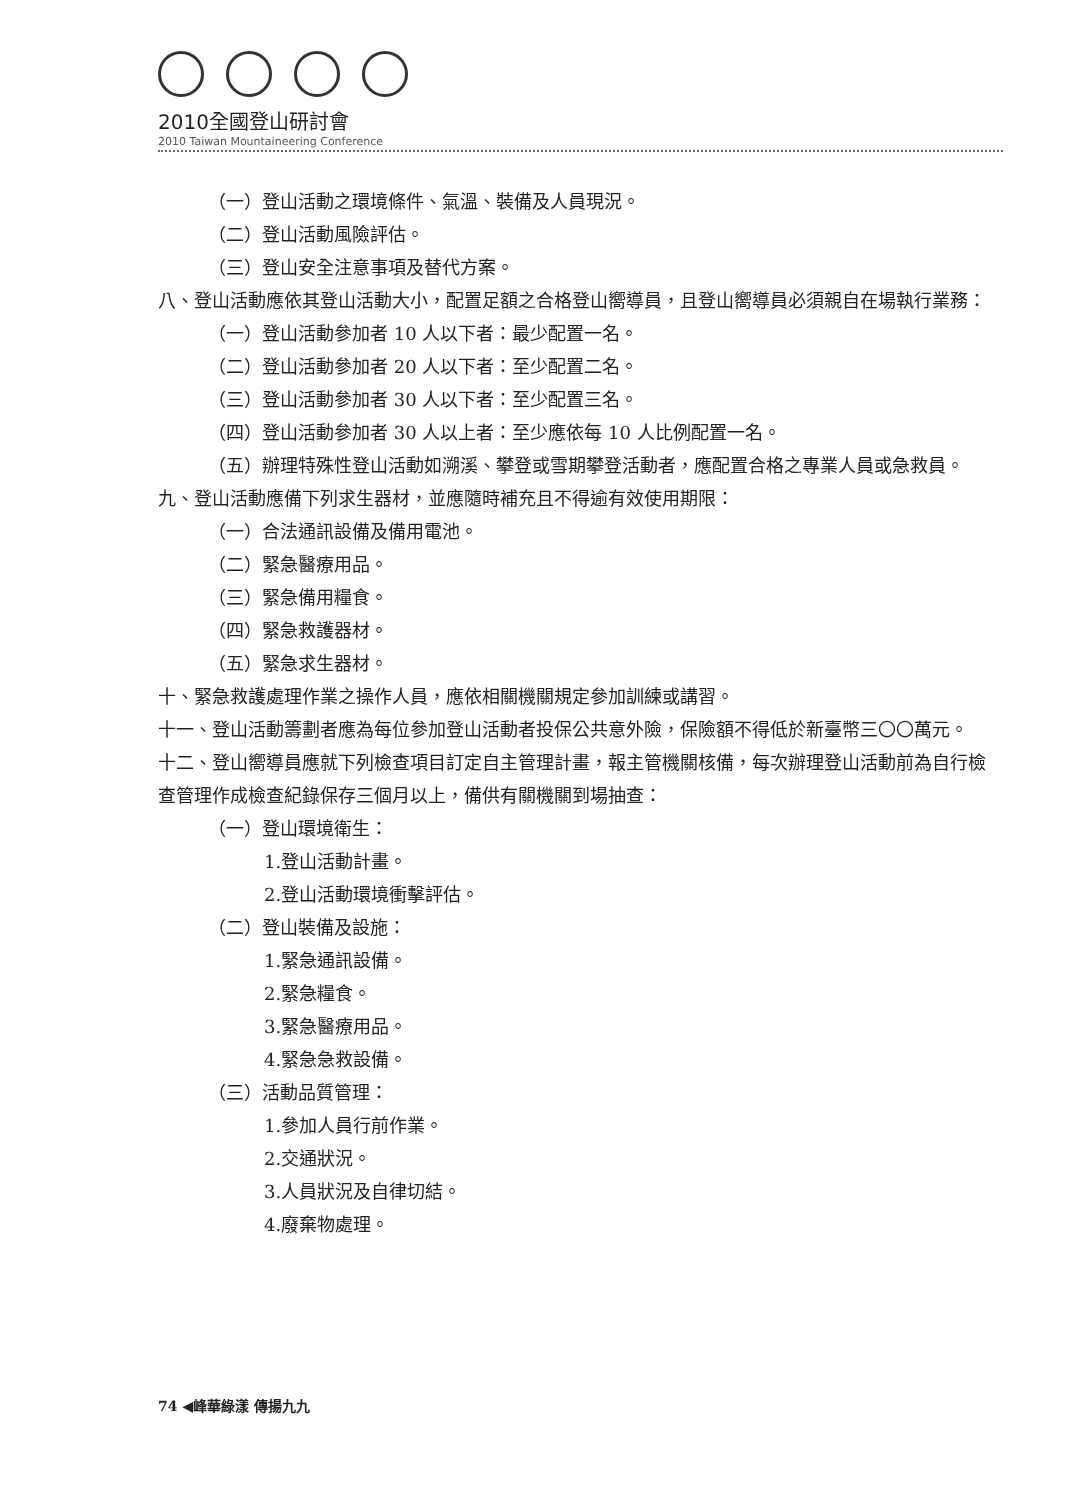2010全國登山研討會
2010 Taiwan Mountaineering Conference
（一）登山活動之環境條件、氣溫、裝備及人員現況。
（二）登山活動風險評估。
（三）登山安全注意事項及替代方案。
八、登山活動應依其登山活動大小，配置足額之合格登山嚮導員，且登山嚮導員必須親自在場執行業務：
（一）登山活動參加者 10 人以下者：最少配置一名。
（二）登山活動參加者 20 人以下者：至少配置二名。
（三）登山活動參加者 30 人以下者：至少配置三名。
（四）登山活動參加者 30 人以上者：至少應依每 10 人比例配置一名。
（五）辦理特殊性登山活動如溯溪、攀登或雪期攀登活動者，應配置合格之專業人員或急救員。
九、登山活動應備下列求生器材，並應隨時補充且不得逾有效使用期限：
（一）合法通訊設備及備用電池。
（二）緊急醫療用品。
（三）緊急備用糧食。
（四）緊急救護器材。
（五）緊急求生器材。
十、緊急救護處理作業之操作人員，應依相關機關規定參加訓練或講習。
十一、登山活動籌劃者應為每位參加登山活動者投保公共意外險，保險額不得低於新臺幣三〇〇萬元。
十二、登山嚮導員應就下列檢查項目訂定自主管理計畫，報主管機關核備，每次辦理登山活動前為自行檢查管理作成檢查紀錄保存三個月以上，備供有關機關到場抽查：
（一）登山環境衛生：
1.登山活動計畫。
2.登山活動環境衝擊評估。
（二）登山裝備及設施：
1.緊急通訊設備。
2.緊急糧食。
3.緊急醫療用品。
4.緊急急救設備。
（三）活動品質管理：
1.參加人員行前作業。
2.交通狀況。
3.人員狀況及自律切結。
4.廢棄物處理。
74 ◀峰華綠漾 傳揚九九